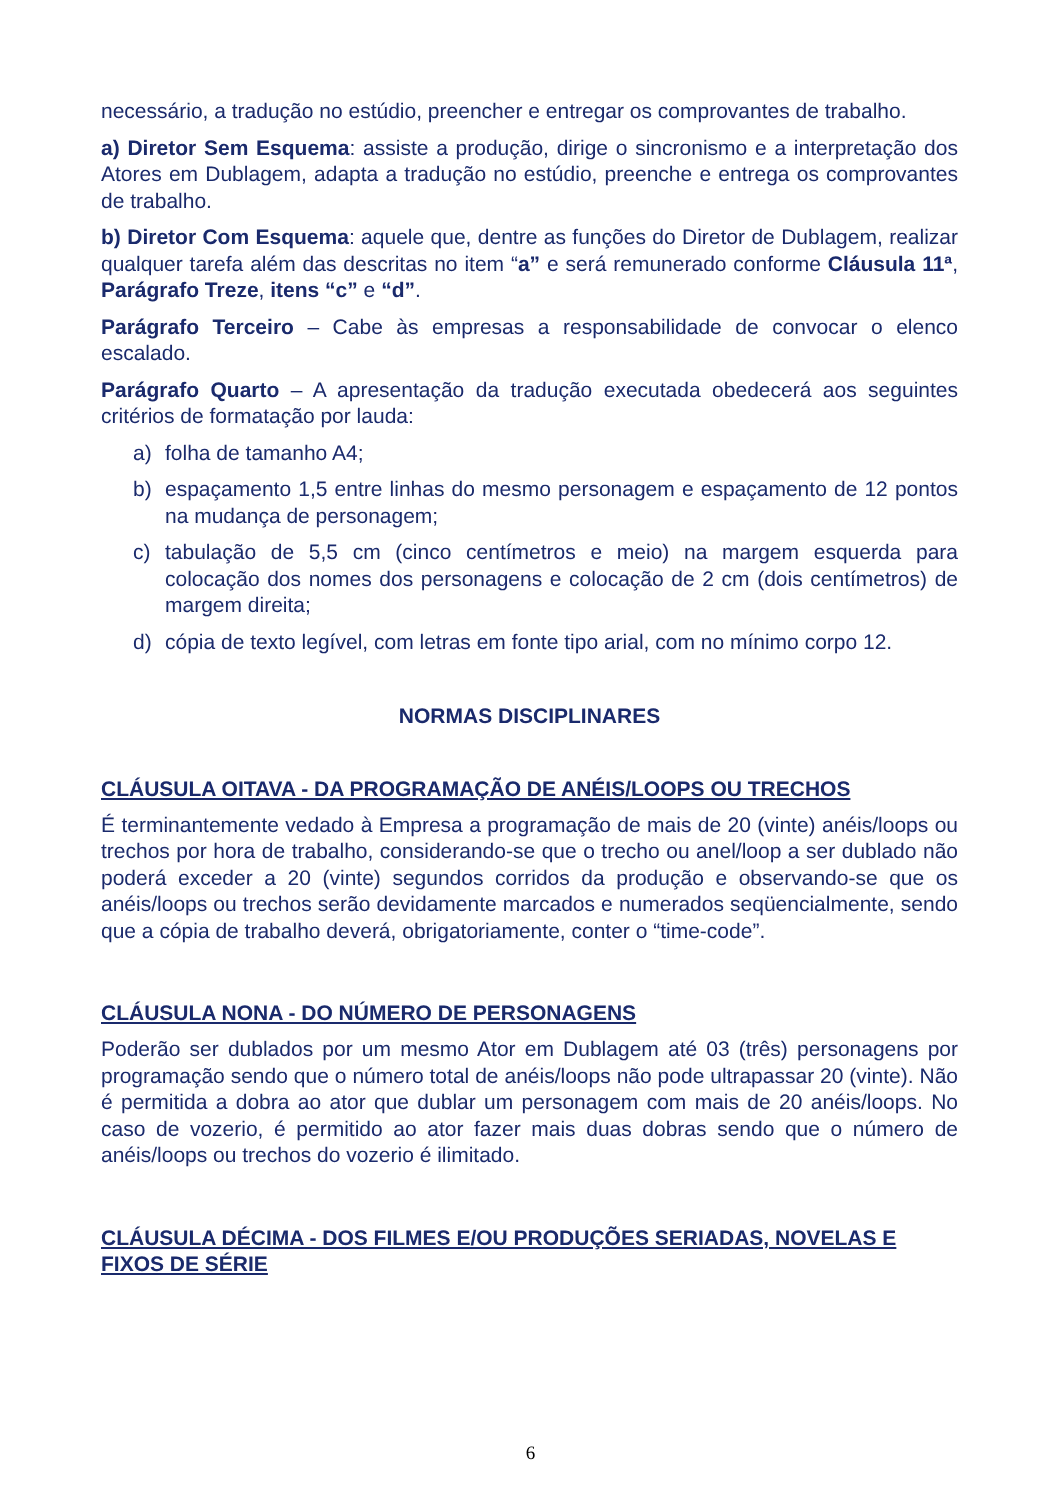necessário, a tradução no estúdio, preencher e entregar os comprovantes de trabalho.
a) Diretor Sem Esquema: assiste a produção, dirige o sincronismo e a interpretação dos Atores em Dublagem, adapta a tradução no estúdio, preenche e entrega os comprovantes de trabalho.
b) Diretor Com Esquema: aquele que, dentre as funções do Diretor de Dublagem, realizar qualquer tarefa além das descritas no item “a” e será remunerado conforme Cláusula 11ª, Parágrafo Treze, itens “c” e “d”.
Parágrafo Terceiro – Cabe às empresas a responsabilidade de convocar o elenco escalado.
Parágrafo Quarto – A apresentação da tradução executada obedecerá aos seguintes critérios de formatação por lauda:
a) folha de tamanho A4;
b) espaçamento 1,5 entre linhas do mesmo personagem e espaçamento de 12 pontos na mudança de personagem;
c) tabulação de 5,5 cm (cinco centímetros e meio) na margem esquerda para colocação dos nomes dos personagens e colocação de 2 cm (dois centímetros) de margem direita;
d) cópia de texto legível, com letras em fonte tipo arial, com no mínimo corpo 12.
NORMAS DISCIPLINARES
CLÁUSULA OITAVA - DA PROGRAMAÇÃO DE ANÉIS/LOOPS OU TRECHOS
É terminantemente vedado à Empresa a programação de mais de 20 (vinte) anéis/loops ou trechos por hora de trabalho, considerando-se que o trecho ou anel/loop a ser dublado não poderá exceder a 20 (vinte) segundos corridos da produção e observando-se que os anéis/loops ou trechos serão devidamente marcados e numerados seqüencialmente, sendo que a cópia de trabalho deverá, obrigatoriamente, conter o “time-code”.
CLÁUSULA NONA - DO NÚMERO DE PERSONAGENS
Poderão ser dublados por um mesmo Ator em Dublagem até 03 (três) personagens por programação sendo que o número total de anéis/loops não pode ultrapassar 20 (vinte). Não é permitida a dobra ao ator que dublar um personagem com mais de 20 anéis/loops. No caso de vozerio, é permitido ao ator fazer mais duas dobras sendo que o número de anéis/loops ou trechos do vozerio é ilimitado.
CLÁUSULA DÉCIMA - DOS FILMES E/OU PRODUÇÕES SERIADAS, NOVELAS E FIXOS DE SÉRIE
6